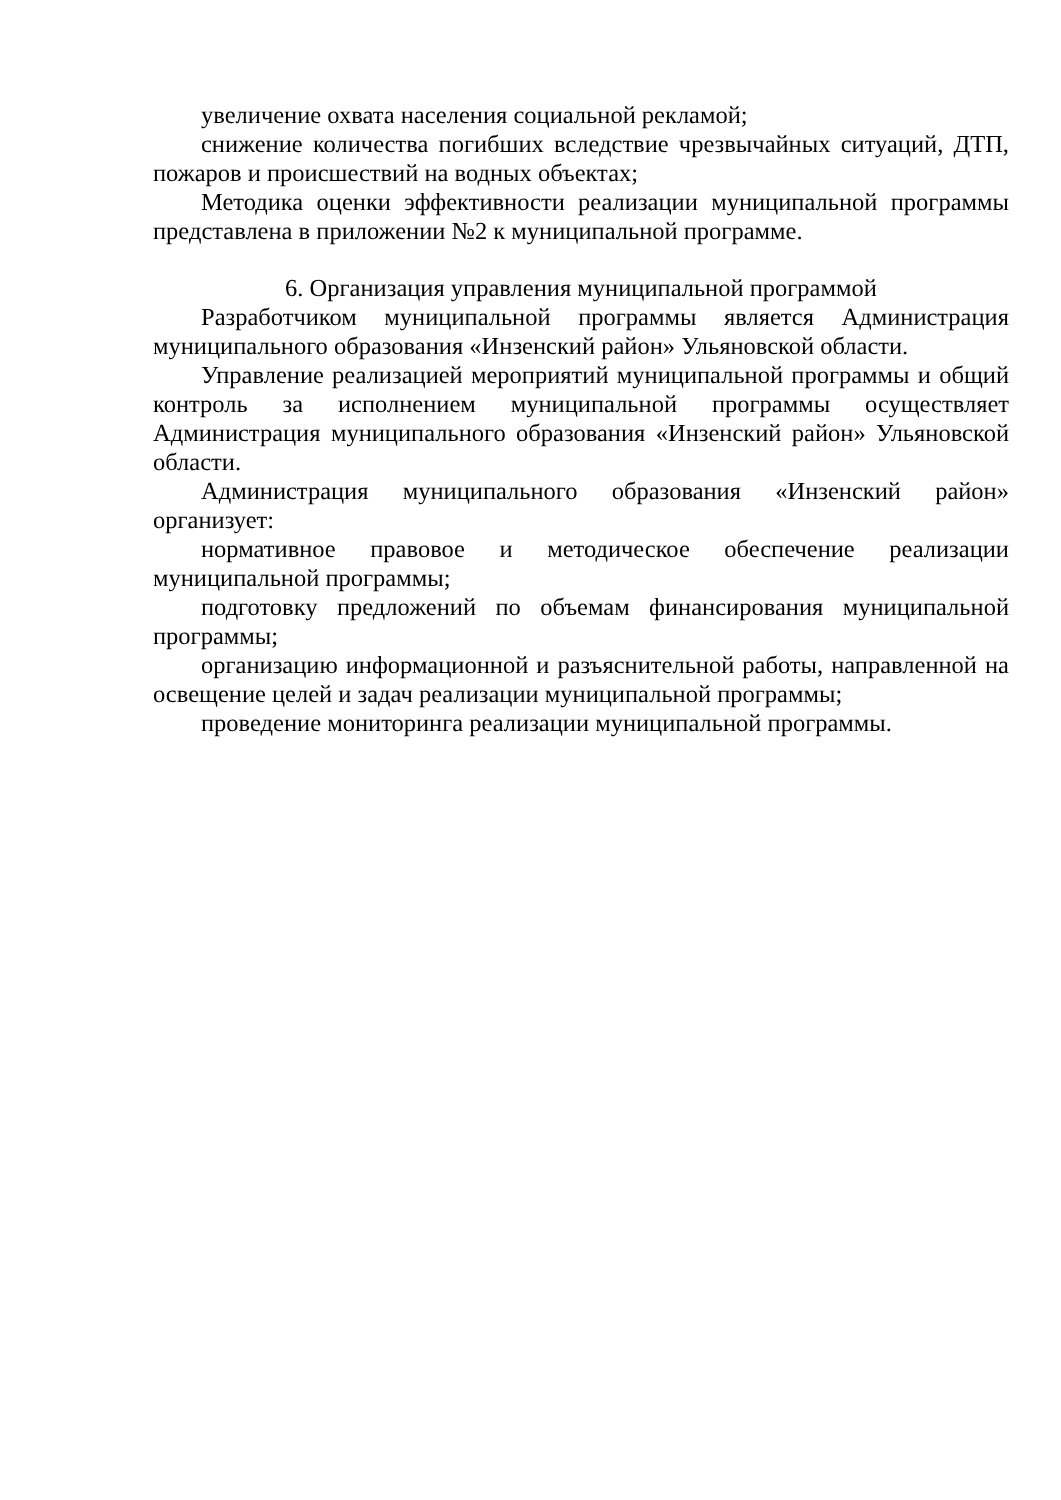увеличение охвата населения социальной рекламой;
снижение количества погибших вследствие чрезвычайных ситуаций, ДТП, пожаров и происшествий на водных объектах;
Методика оценки эффективности реализации муниципальной программы представлена в приложении №2 к муниципальной программе.
6. Организация управления муниципальной программой
Разработчиком муниципальной программы является Администрация муниципального образования «Инзенский район» Ульяновской области.
Управление реализацией мероприятий муниципальной программы и общий контроль за исполнением муниципальной программы осуществляет Администрация муниципального образования «Инзенский район» Ульяновской области.
Администрация муниципального образования «Инзенский район» организует:
нормативное правовое и методическое обеспечение реализации муниципальной программы;
подготовку предложений по объемам финансирования муниципальной программы;
организацию информационной и разъяснительной работы, направленной на освещение целей и задач реализации муниципальной программы;
проведение мониторинга реализации муниципальной программы.